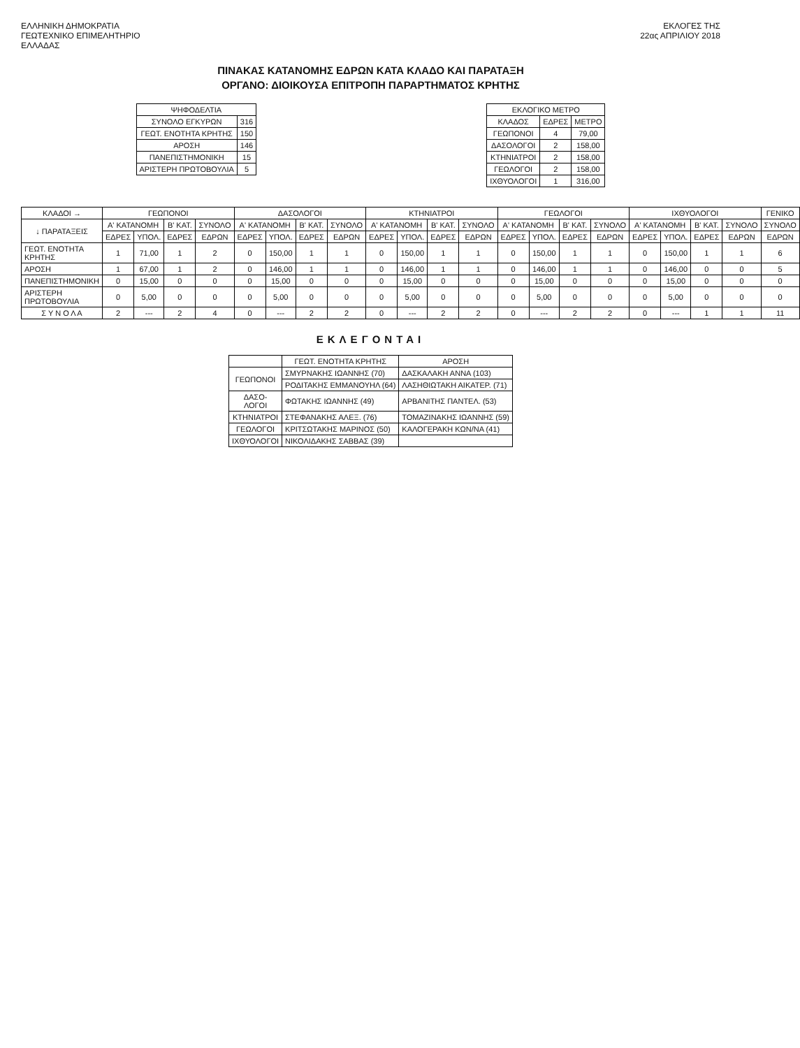ΕΛΛΗΝΙΚΗ ΔΗΜΟΚΡΑΤΙΑ
ΓΕΩΤΕΧΝΙΚΟ ΕΠΙΜΕΛΗΤΗΡΙΟ
ΕΛΛΑΔΑΣ
ΕΚΛΟΓΕΣ ΤΗΣ
22ας ΑΠΡΙΛΙΟΥ 2018
ΠΙΝΑΚΑΣ ΚΑΤΑΝΟΜΗΣ ΕΔΡΩΝ ΚΑΤΑ ΚΛΑΔΟ ΚΑΙ ΠΑΡΑΤΑΞΗ
ΟΡΓΑΝΟ: ΔΙΟΙΚΟΥΣΑ ΕΠΙΤΡΟΠΗ ΠΑΡΑΡΤΗΜΑΤΟΣ ΚΡΗΤΗΣ
| ΨΗΦΟΔΕΛΤΙΑ | |
| --- | --- |
| ΣΥΝΟΛΟ ΕΓΚΥΡΩΝ | 316 |
| ΓΕΩΤ. ΕΝΟΤΗΤΑ ΚΡΗΤΗΣ | 150 |
| ΑΡΟΣΗ | 146 |
| ΠΑΝΕΠΙΣΤΗΜΟΝΙΚΗ | 15 |
| ΑΡΙΣΤΕΡΗ ΠΡΩΤΟΒΟΥΛΙΑ | 5 |
| ΕΚΛΟΓΙΚΟ ΜΕΤΡΟ | | |
| --- | --- | --- |
| ΚΛΑΔΟΣ | ΕΔΡΕΣ | ΜΕΤΡΟ |
| ΓΕΩΠΟΝΟΙ | 4 | 79,00 |
| ΔΑΣΟΛΟΓΟΙ | 2 | 158,00 |
| ΚΤΗΝΙΑΤΡΟΙ | 2 | 158,00 |
| ΓΕΩΛΟΓΟΙ | 2 | 158,00 |
| ΙΧΘΥΟΛΟΓΟΙ | 1 | 316,00 |
| ΚΛΑΔΟΙ → | ΓΕΩΠΟΝΟΙ | | | | ΔΑΣΟΛΟΓΟΙ | | | | ΚΤΗΝΙΑΤΡΟΙ | | | | ΓΕΩΛΟΓΟΙ | | | | ΙΧΘΥΟΛΟΓΟΙ | | | | ΓΕΝΙΚΟ |
| --- | --- | --- | --- | --- | --- | --- | --- | --- | --- | --- | --- | --- | --- | --- | --- | --- | --- | --- | --- | --- | --- |
| ↓ ΠΑΡΑΤΑΞΕΙΣ | Α' ΚΑΤΑΝΟΜΗ | | Β' ΚΑΤ. | ΣΥΝΟΛΟ | Α' ΚΑΤΑΝΟΜΗ | | Β' ΚΑΤ. | ΣΥΝΟΛΟ | Α' ΚΑΤΑΝΟΜΗ | | Β' ΚΑΤ. | ΣΥΝΟΛΟ | Α' ΚΑΤΑΝΟΜΗ | | Β' ΚΑΤ. | ΣΥΝΟΛΟ | Α' ΚΑΤΑΝΟΜΗ | | Β' ΚΑΤ. | ΣΥΝΟΛΟ | ΣΥΝΟΛΟ |
| | ΕΔΡΕΣ | ΥΠΟΛ. | ΕΔΡΕΣ | ΕΔΡΩΝ | ΕΔΡΕΣ | ΥΠΟΛ. | ΕΔΡΕΣ | ΕΔΡΩΝ | ΕΔΡΕΣ | ΥΠΟΛ. | ΕΔΡΕΣ | ΕΔΡΩΝ | ΕΔΡΕΣ | ΥΠΟΛ. | ΕΔΡΕΣ | ΕΔΡΩΝ | ΕΔΡΕΣ | ΥΠΟΛ. | ΕΔΡΕΣ | ΕΔΡΩΝ | ΕΔΡΩΝ |
| ΓΕΩΤ. ΕΝΟΤΗΤΑ ΚΡΗΤΗΣ | 1 | 71,00 | 1 | 2 | 0 | 150,00 | 1 | 1 | 0 | 150,00 | 1 | 1 | 0 | 150,00 | 1 | 1 | 0 | 150,00 | 1 | 1 | 6 |
| ΑΡΟΣΗ | 1 | 67,00 | 1 | 2 | 0 | 146,00 | 1 | 1 | 0 | 146,00 | 1 | 1 | 0 | 146,00 | 1 | 1 | 0 | 146,00 | 0 | 0 | 5 |
| ΠΑΝΕΠΙΣΤΗΜΟΝΙΚΗ | 0 | 15,00 | 0 | 0 | 0 | 15,00 | 0 | 0 | 0 | 15,00 | 0 | 0 | 0 | 15,00 | 0 | 0 | 0 | 15,00 | 0 | 0 | 0 |
| ΑΡΙΣΤΕΡΗ ΠΡΩΤΟΒΟΥΛΙΑ | 0 | 5,00 | 0 | 0 | 0 | 5,00 | 0 | 0 | 0 | 5,00 | 0 | 0 | 0 | 5,00 | 0 | 0 | 0 | 5,00 | 0 | 0 | 0 |
| Σ Υ Ν Ο Λ Α | 2 | --- | 2 | 4 | 0 | --- | 2 | 2 | 0 | --- | 2 | 2 | 0 | --- | 2 | 2 | 0 | --- | 1 | 1 | 11 |
ΕΚΛΕΓΟΝΤΑΙ
| | ΓΕΩΤ. ΕΝΟΤΗΤΑ ΚΡΗΤΗΣ | ΑΡΟΣΗ |
| --- | --- | --- |
| ΓΕΩΠΟΝΟΙ | ΣΜΥΡΝΑΚΗΣ ΙΩΑΝΝΗΣ (70) | ΔΑΣΚΑΛΑΚΗ ΑΝΝΑ (103) |
| | ΡΟΔΙΤΑΚΗΣ ΕΜΜΑΝΟΥΗΛ (64) | ΛΑΣΗΘΙΩΤΑΚΗ ΑΙΚΑΤΕΡ. (71) |
| ΔΑΣΟ- ΛΟΓΟΙ | ΦΩΤΑΚΗΣ ΙΩΑΝΝΗΣ (49) | ΑΡΒΑΝΙΤΗΣ ΠΑΝΤΕΛ. (53) |
| ΚΤΗΝΙΑΤΡΟΙ | ΣΤΕΦΑΝΑΚΗΣ ΑΛΕΞ. (76) | ΤΟΜΑΖΙΝΑΚΗΣ ΙΩΑΝΝΗΣ (59) |
| ΓΕΩΛΟΓΟΙ | ΚΡΙΤΣΩΤΑΚΗΣ ΜΑΡΙΝΟΣ (50) | ΚΑΛΟΓΕΡΑΚΗ ΚΩΝ/ΝΑ (41) |
| ΙΧΘΥΟΛΟΓΟΙ | ΝΙΚΟΛΙΔΑΚΗΣ ΣΑΒΒΑΣ (39) | |